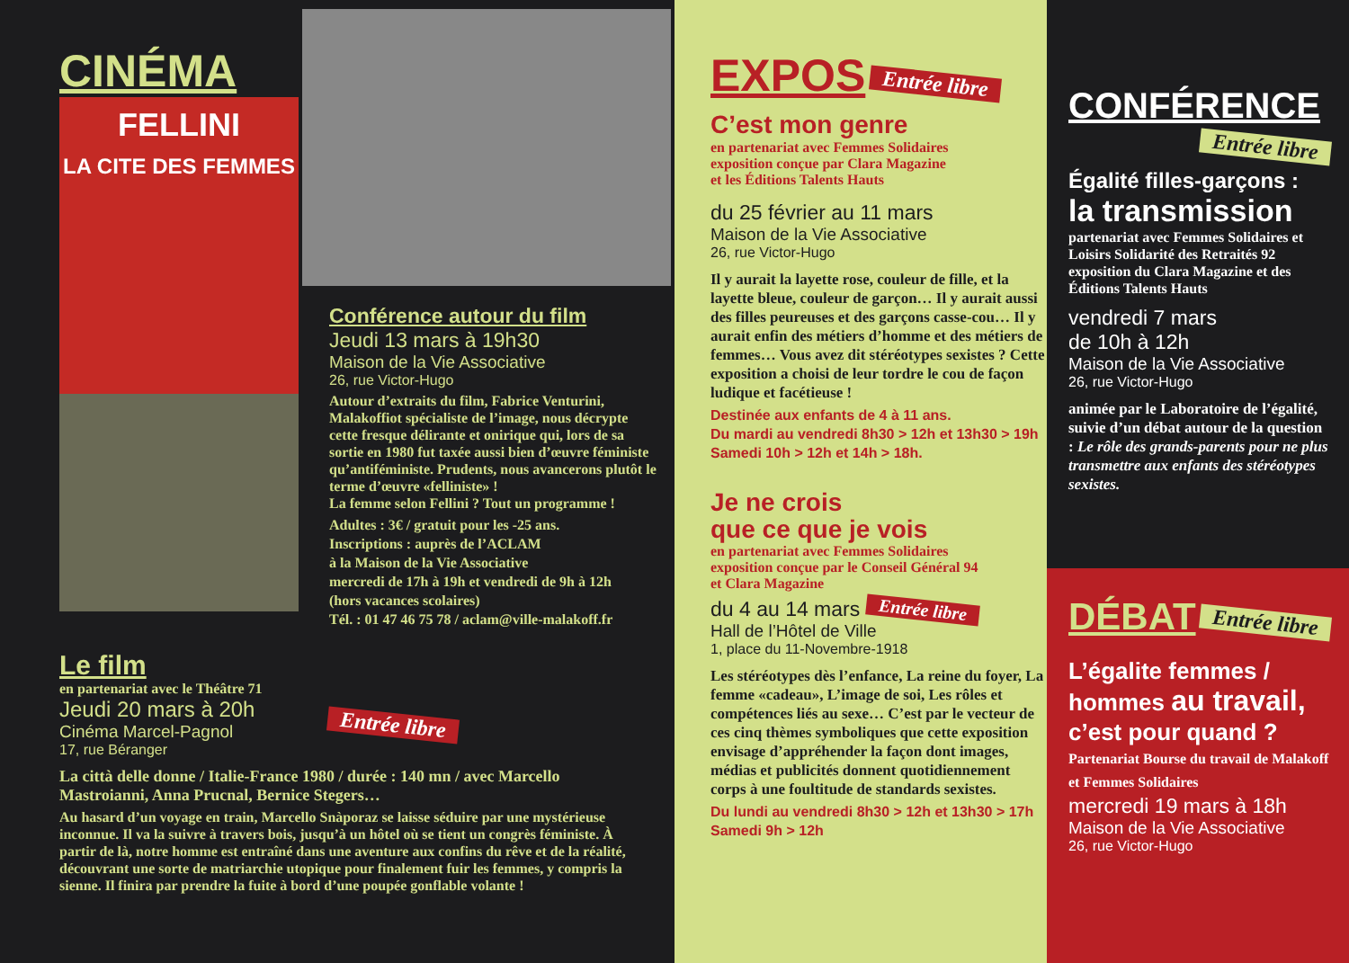CINÉMA
FELLINI
LA CITE DES FEMMES
Conférence autour du film
Jeudi 13 mars à 19h30
Maison de la Vie Associative
26, rue Victor-Hugo
Autour d’extraits du film, Fabrice Venturini, Malakoffiot spécialiste de l’image, nous décrypte cette fresque délirante et onirique qui, lors de sa sortie en 1980 fut taxée aussi bien d’œuvre féministe qu’antiféministe. Prudents, nous avancerons plutôt le terme d’œuvre «felliniste» !
La femme selon Fellini ? Tout un programme !
Adultes : 3€ / gratuit pour les -25 ans.
Inscriptions : auprès de l’ACLAM
à la Maison de la Vie Associative
mercredi de 17h à 19h et vendredi de 9h à 12h
(hors vacances scolaires)
Tél. : 01 47 46 75 78 / aclam@ville-malakoff.fr
Le film
en partenariat avec le Théâtre 71
Jeudi 20 mars à 20h
Cinéma Marcel-Pagnol
17, rue Béranger
Entrée libre
La città delle donne / Italie-France 1980 / durée : 140 mn / avec Marcello Mastroianni, Anna Prucnal, Bernice Stegers…
Au hasard d’un voyage en train, Marcello Snàporaz se laisse séduire par une mystérieuse inconnue. Il va la suivre à travers bois, jusqu’à un hôtel où se tient un congrès féministe. À partir de là, notre homme est entraîné dans une aventure aux confins du rêve et de la réalité, découvrant une sorte de matriarchie utopique pour finalement fuir les femmes, y compris la sienne. Il finira par prendre la fuite à bord d’une poupée gonflable volante !
EXPOS
Entrée libre
C’est mon genre
en partenariat avec Femmes Solidaires
exposition conçue par Clara Magazine
et les Éditions Talents Hauts
du 25 février au 11 mars
Maison de la Vie Associative
26, rue Victor-Hugo
Il y aurait la layette rose, couleur de fille, et la layette bleue, couleur de garçon… Il y aurait aussi des filles peureuses et des garçons casse-cou… Il y aurait enfin des métiers d’homme et des métiers de femmes… Vous avez dit stéréotypes sexistes ? Cette exposition a choisi de leur tordre le cou de façon ludique et facétieuse !
Destinée aux enfants de 4 à 11 ans.
Du mardi au vendredi 8h30 > 12h et 13h30 > 19h
Samedi 10h > 12h et 14h > 18h.
Je ne crois
que ce que je vois
en partenariat avec Femmes Solidaires
exposition conçue par le Conseil Général 94
et Clara Magazine
du 4 au 14 mars Entrée libre
Hall de l’Hôtel de Ville
1, place du 11-Novembre-1918
Les stéréotypes dès l’enfance, La reine du foyer, La femme «cadeau», L’image de soi, Les rôles et compétences liés au sexe… C’est par le vecteur de ces cinq thèmes symboliques que cette exposition envisage d’appréhender la façon dont images, médias et publicités donnent quotidiennement corps à une foultitude de standards sexistes.
Du lundi au vendredi 8h30 > 12h et 13h30 > 17h
Samedi 9h > 12h
CONFÉRENCE
Entrée libre
Égalité filles-garçons :
la transmission
partenariat avec Femmes Solidaires et Loisirs Solidarité des Retraités 92 exposition du Clara Magazine et des Éditions Talents Hauts
vendredi 7 mars
de 10h à 12h
Maison de la Vie Associative
26, rue Victor-Hugo
animée par le Laboratoire de l’égalité, suivie d’un débat autour de la question : Le rôle des grands-parents pour ne plus transmettre aux enfants des stéréotypes sexistes.
DÉBAT
Entrée libre
L’égalite femmes / hommes au travail, c’est pour quand ?
Partenariat Bourse du travail de Malakoff et Femmes Solidaires
mercredi 19 mars à 18h
Maison de la Vie Associative
26, rue Victor-Hugo